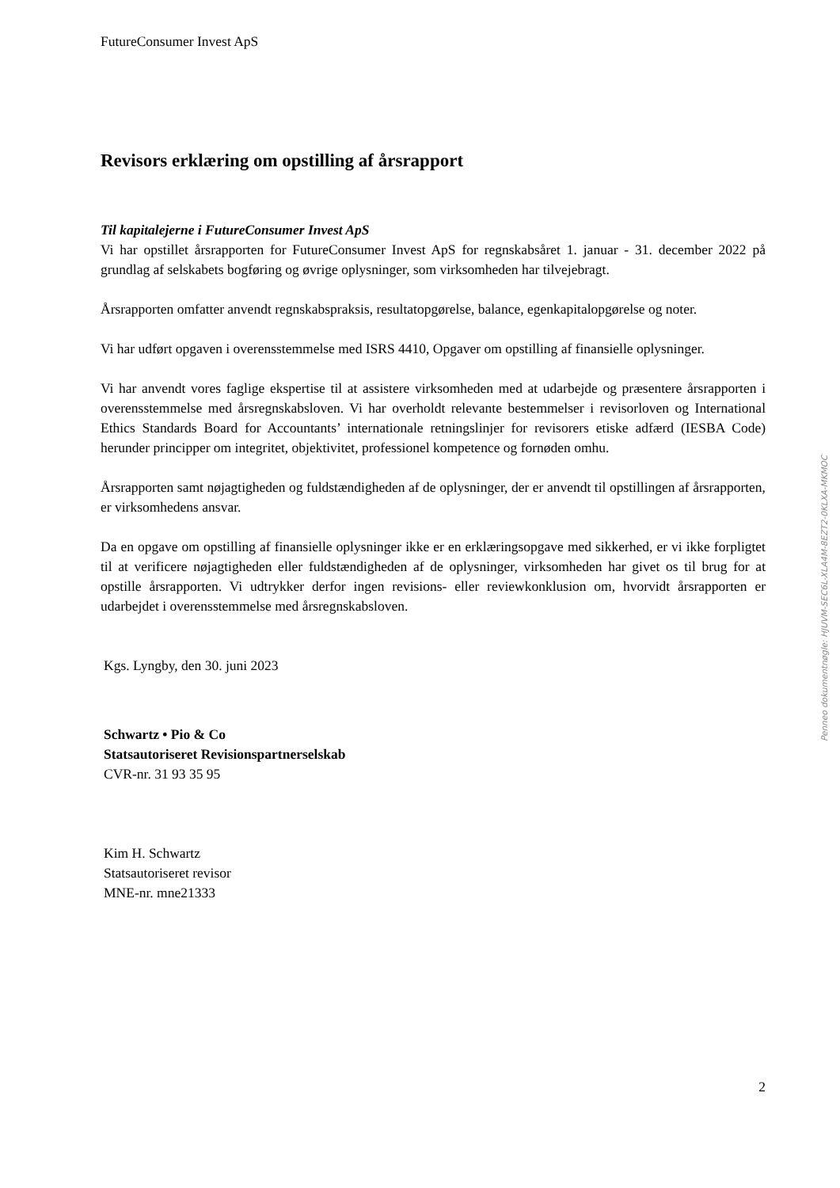FutureConsumer Invest ApS
Revisors erklæring om opstilling af årsrapport
Til kapitalejerne i FutureConsumer Invest ApS
Vi har opstillet årsrapporten for FutureConsumer Invest ApS for regnskabsåret 1. januar - 31. december 2022 på grundlag af selskabets bogføring og øvrige oplysninger, som virksomheden har tilvejebragt.
Årsrapporten omfatter anvendt regnskabspraksis, resultatopgørelse, balance, egenkapitalopgørelse og noter.
Vi har udført opgaven i overensstemmelse med ISRS 4410, Opgaver om opstilling af finansielle oplysninger.
Vi har anvendt vores faglige ekspertise til at assistere virksomheden med at udarbejde og præsentere årsrapporten i overensstemmelse med årsregnskabsloven. Vi har overholdt relevante bestemmelser i revisorloven og International Ethics Standards Board for Accountants’ internationale retningslinjer for revisorers etiske adfærd (IESBA Code) herunder principper om integritet, objektivitet, professionel kompetence og fornøden omhu.
Årsrapporten samt nøjagtigheden og fuldstændigheden af de oplysninger, der er anvendt til opstillingen af årsrapporten, er virksomhedens ansvar.
Da en opgave om opstilling af finansielle oplysninger ikke er en erklæringsopgave med sikkerhed, er vi ikke forpligtet til at verificere nøjagtigheden eller fuldstændigheden af de oplysninger, virksomheden har givet os til brug for at opstille årsrapporten. Vi udtrykker derfor ingen revisions- eller reviewkonklusion om, hvorvidt årsrapporten er udarbejdet i overensstemmelse med årsregnskabsloven.
Kgs. Lyngby, den 30. juni 2023
Schwartz • Pio & Co
Statsautoriseret Revisionspartnerselskab
CVR-nr. 31 93 35 95
Kim H. Schwartz
Statsautoriseret revisor
MNE-nr. mne21333
2
Penneo dokumentnøgle: HJUVM-SEC6L-XLA4M-8EZT2-0KLXA-MKMOC